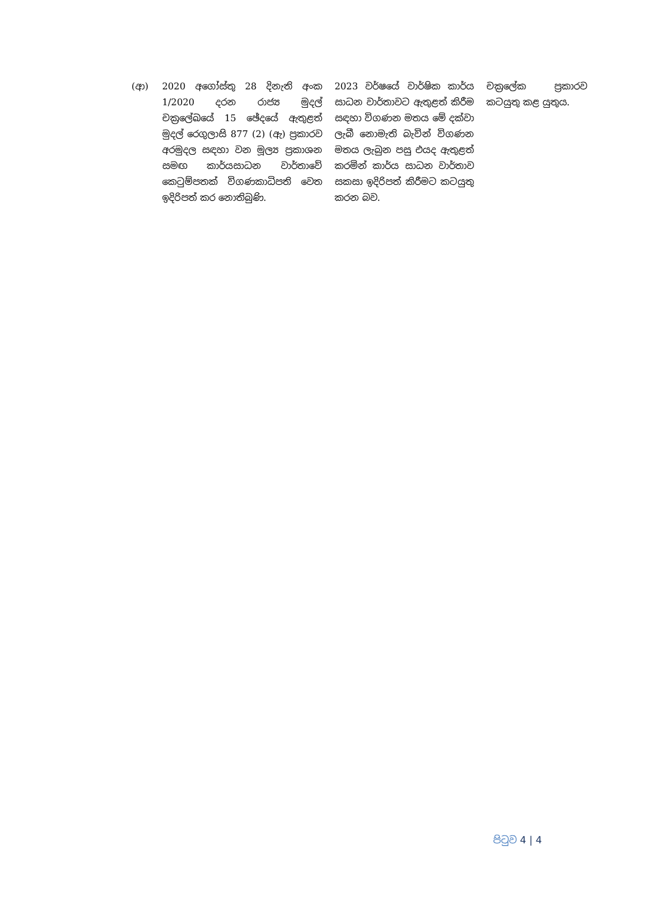| (ආ) | 2020 අගෝස්තු 28 දිනැති අංක 1/2020 දරන රාජ්‍ය මුදල් චක්‍රලේඛයේ 15 ඡේදයේ ඇතුළත් මුදල් රෙගුලාසි 877 (2) (ඇ) ප්‍රකාරව අරමුදල සඳහා වන මූල්‍ය ප්‍රකාශන සමඟ කාර්යසාධන වාර්තාවේ කෙටුම්පතක් විගණකාධිපති වෙත ඉදිරිපත් කර නොතිබුණි. | 2023 වර්ෂයේ වාර්ෂික කාර්ය සාධන වාර්තාවට ඇතුළත් කිරීම සඳහා විගණන මතය මේ දක්වා ලැබී නොමැති බැවින් විගණන මතය ලැබුන පසු එයද ඇතුළත් කරමින් කාර්ය සාධන වාර්තාව සකසා ඉදිරිපත් කිරීමට කටයුතු කරන බව. | චක්‍රලේක ප්‍රකාරව කටයුතු කළ යුතුය. |
පිටුව 4 | 4